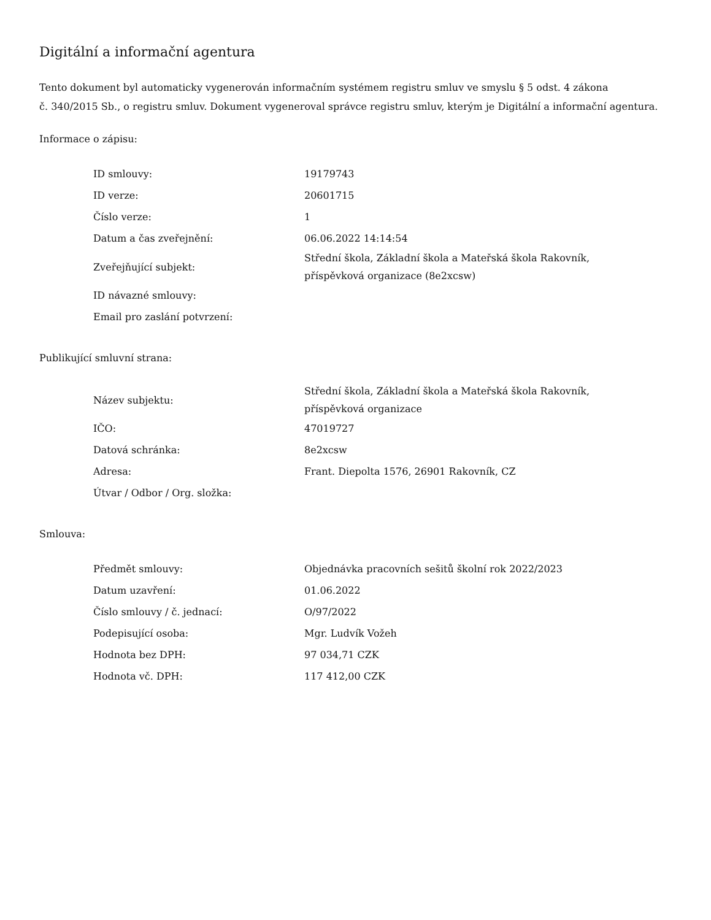Digitální a informační agentura
Tento dokument byl automaticky vygenerován informačním systémem registru smluv ve smyslu § 5 odst. 4 zákona
č. 340/2015 Sb., o registru smluv. Dokument vygeneroval správce registru smluv, kterým je Digitální a informační agentura.
Informace o zápisu:
| ID smlouvy: | 19179743 |
| ID verze: | 20601715 |
| Číslo verze: | 1 |
| Datum a čas zveřejnění: | 06.06.2022 14:14:54 |
| Zveřejňující subjekt: | Střední škola, Základní škola a Mateřská škola Rakovník, příspěvková organizace (8e2xcsw) |
| ID návazné smlouvy: | |
| Email pro zaslání potvrzení: | |
Publikující smluvní strana:
| Název subjektu: | Střední škola, Základní škola a Mateřská škola Rakovník, příspěvková organizace |
| IČO: | 47019727 |
| Datová schránka: | 8e2xcsw |
| Adresa: | Frant. Diepolta 1576, 26901 Rakovník, CZ |
| Útvar / Odbor / Org. složka: | |
Smlouva:
| Předmět smlouvy: | Objednávka pracovních sešitů školní rok 2022/2023 |
| Datum uzavření: | 01.06.2022 |
| Číslo smlouvy / č. jednací: | O/97/2022 |
| Podepisující osoba: | Mgr. Ludvík Vožeh |
| Hodnota bez DPH: | 97 034,71 CZK |
| Hodnota vč. DPH: | 117 412,00 CZK |